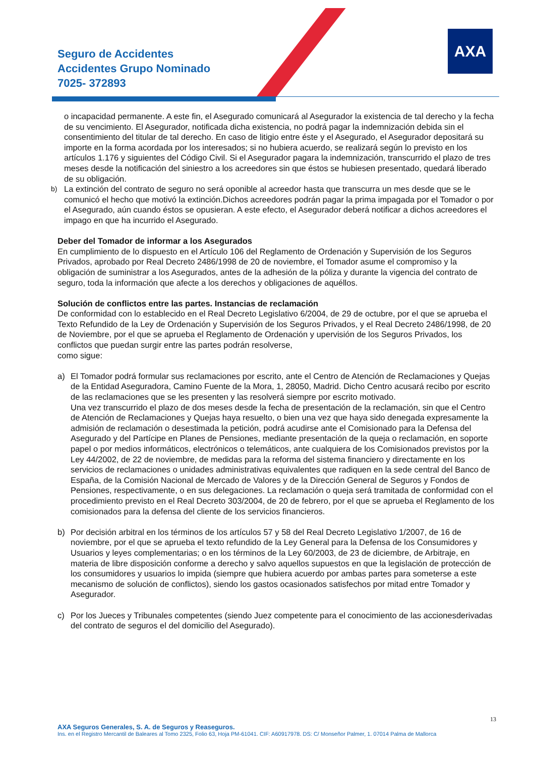Seguro de Accidentes
Accidentes Grupo Nominado
7025- 372893
AXA
o incapacidad permanente. A este fin, el Asegurado comunicará al Asegurador la existencia de tal derecho y la fecha de su vencimiento. El Asegurador, notificada dicha existencia, no podrá pagar la indemnización debida sin el consentimiento del titular de tal derecho. En caso de litigio entre éste y el Asegurado, el Asegurador depositará su importe en la forma acordada por los interesados; si no hubiera acuerdo, se realizará según lo previsto en los artículos 1.176 y siguientes del Código Civil. Si el Asegurador pagara la indemnización, transcurrido el plazo de tres meses desde la notificación del siniestro a los acreedores sin que éstos se hubiesen presentado, quedará liberado de su obligación.
b)
La extinción del contrato de seguro no será oponible al acreedor hasta que transcurra un mes desde que se le comunicó el hecho que motivó la extinción.Dichos acreedores podrán pagar la prima impagada por el Tomador o por el Asegurado, aún cuando éstos se opusieran. A este efecto, el Asegurador deberá notificar a dichos acreedores el impago en que ha incurrido el Asegurado.
Deber del Tomador de informar a los Asegurados
En cumplimiento de lo dispuesto en el Artículo 106 del Reglamento de Ordenación y Supervisión de los Seguros Privados, aprobado por Real Decreto 2486/1998 de 20 de noviembre, el Tomador asume el compromiso y la obligación de suministrar a los Asegurados, antes de la adhesión de la póliza y durante la vigencia del contrato de seguro, toda la información que afecte a los derechos y obligaciones de aquéllos.
Solución de conflictos entre las partes. Instancias de reclamación
De conformidad con lo establecido en el Real Decreto Legislativo 6/2004, de 29 de octubre, por el que se aprueba el Texto Refundido de la Ley de Ordenación y Supervisión de los Seguros Privados, y el Real Decreto 2486/1998, de 20 de Noviembre, por el que se aprueba el Reglamento de Ordenación y upervisión de los Seguros Privados, los conflictos que puedan surgir entre las partes podrán resolverse,
como sigue:
a) El Tomador podrá formular sus reclamaciones por escrito, ante el Centro de Atención de Reclamaciones y Quejas de la Entidad Aseguradora, Camino Fuente de la Mora, 1, 28050, Madrid. Dicho Centro acusará recibo por escrito de las reclamaciones que se les presenten y las resolverá siempre por escrito motivado.
Una vez transcurrido el plazo de dos meses desde la fecha de presentación de la reclamación, sin que el Centro de Atención de Reclamaciones y Quejas haya resuelto, o bien una vez que haya sido denegada expresamente la admisión de reclamación o desestimada la petición, podrá acudirse ante el Comisionado para la Defensa del Asegurado y del Partícipe en Planes de Pensiones, mediante presentación de la queja o reclamación, en soporte papel o por medios informáticos, electrónicos o telemáticos, ante cualquiera de los Comisionados previstos por la Ley 44/2002, de 22 de noviembre, de medidas para la reforma del sistema financiero y directamente en los servicios de reclamaciones o unidades administrativas equivalentes que radiquen en la sede central del Banco de España, de la Comisión Nacional de Mercado de Valores y de la Dirección General de Seguros y Fondos de Pensiones, respectivamente, o en sus delegaciones. La reclamación o queja será tramitada de conformidad con el procedimiento previsto en el Real Decreto 303/2004, de 20 de febrero, por el que se aprueba el Reglamento de los comisionados para la defensa del cliente de los servicios financieros.
b) Por decisión arbitral en los términos de los artículos 57 y 58 del Real Decreto Legislativo 1/2007, de 16 de noviembre, por el que se aprueba el texto refundido de la Ley General para la Defensa de los Consumidores y Usuarios y leyes complementarias; o en los términos de la Ley 60/2003, de 23 de diciembre, de Arbitraje, en materia de libre disposición conforme a derecho y salvo aquellos supuestos en que la legislación de protección de los consumidores y usuarios lo impida (siempre que hubiera acuerdo por ambas partes para someterse a este mecanismo de solución de conflictos), siendo los gastos ocasionados satisfechos por mitad entre Tomador y Asegurador.
c) Por los Jueces y Tribunales competentes (siendo Juez competente para el conocimiento de las accionesderivadas del contrato de seguros el del domicilio del Asegurado).
13
AXA Seguros Generales, S. A. de Seguros y Reaseguros.
Ins. en el Registro Mercantil de Baleares al Tomo 2325, Folio 63, Hoja PM-61041. CIF: A60917978. DS: C/ Monseñor Palmer, 1. 07014 Palma de Mallorca